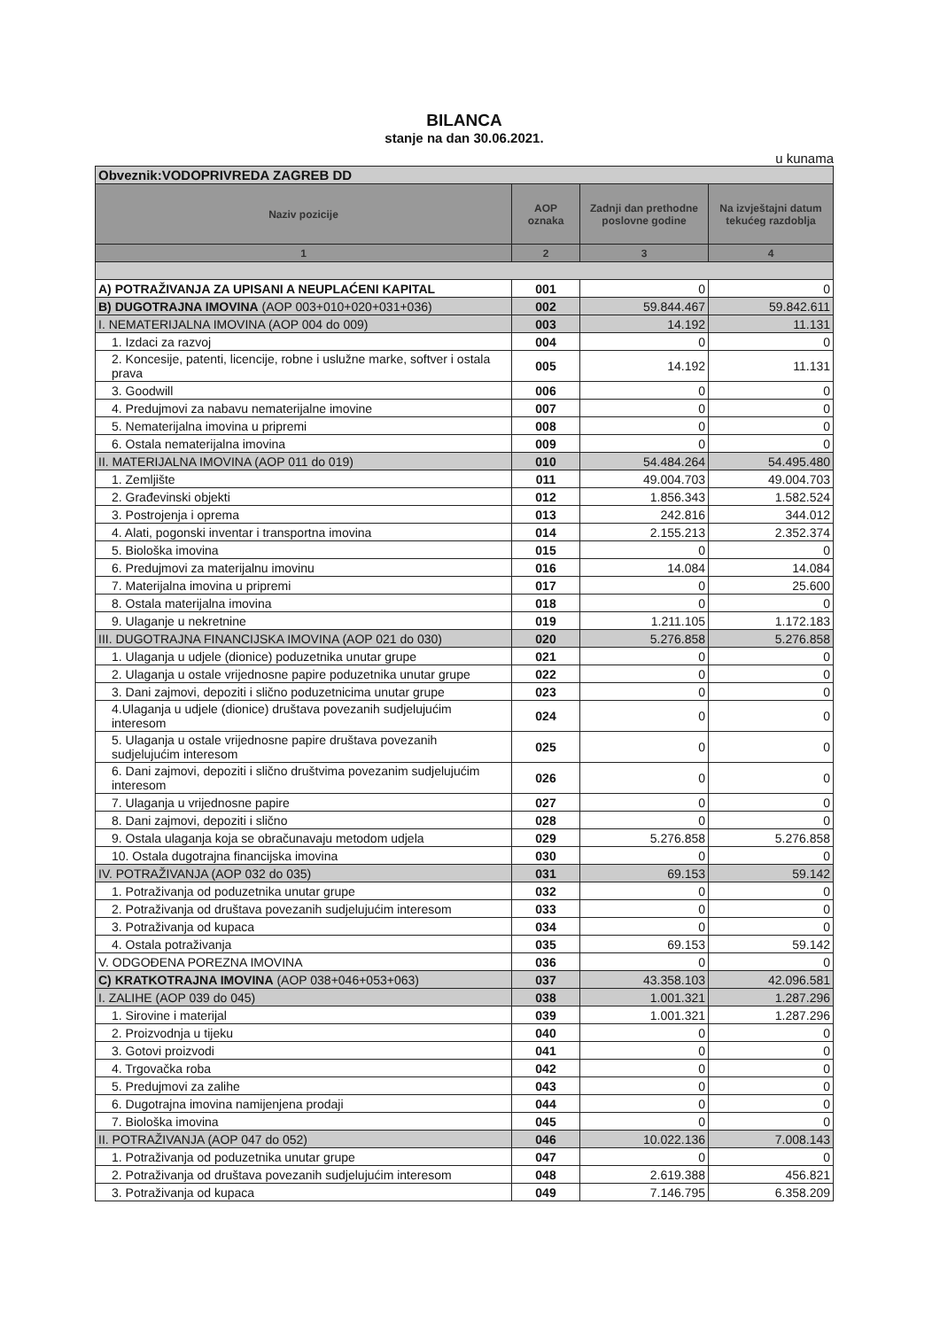BILANCA
stanje na dan 30.06.2021.
u kunama
| Obveznik:VODOPRIVREDA ZAGREB DD | | | |
| Naziv pozicije | AOP oznaka | Zadnji dan prethodne poslovne godine | Na izvještajni datum tekućeg razdoblja |
| 1 | 2 | 3 | 4 |
| A) POTRAŽIVANJA ZA UPISANI A NEUPLAĆENI KAPITAL | 001 | 0 | 0 |
| B) DUGOTRAJNA IMOVINA (AOP 003+010+020+031+036) | 002 | 59.844.467 | 59.842.611 |
| I. NEMATERIJALNA IMOVINA (AOP 004 do 009) | 003 | 14.192 | 11.131 |
| 1. Izdaci za razvoj | 004 | 0 | 0 |
| 2. Koncesije, patenti, licencije, robne i uslužne marke, softver i ostala prava | 005 | 14.192 | 11.131 |
| 3. Goodwill | 006 | 0 | 0 |
| 4. Predujmovi za nabavu nematerijalne imovine | 007 | 0 | 0 |
| 5. Nematerijalna imovina u pripremi | 008 | 0 | 0 |
| 6. Ostala nematerijalna imovina | 009 | 0 | 0 |
| II. MATERIJALNA IMOVINA (AOP 011 do 019) | 010 | 54.484.264 | 54.495.480 |
| 1. Zemljište | 011 | 49.004.703 | 49.004.703 |
| 2. Građevinski objekti | 012 | 1.856.343 | 1.582.524 |
| 3. Postrojenja i oprema | 013 | 242.816 | 344.012 |
| 4. Alati, pogonski inventar i transportna imovina | 014 | 2.155.213 | 2.352.374 |
| 5. Biološka imovina | 015 | 0 | 0 |
| 6. Predujmovi za materijalnu imovinu | 016 | 14.084 | 14.084 |
| 7. Materijalna imovina u pripremi | 017 | 0 | 25.600 |
| 8. Ostala materijalna imovina | 018 | 0 | 0 |
| 9. Ulaganje u nekretnine | 019 | 1.211.105 | 1.172.183 |
| III. DUGOTRAJNA FINANCIJSKA IMOVINA (AOP 021 do 030) | 020 | 5.276.858 | 5.276.858 |
| 1. Ulaganja u udjele (dionice) poduzetnika unutar grupe | 021 | 0 | 0 |
| 2. Ulaganja u ostale vrijednosne papire poduzetnika unutar grupe | 022 | 0 | 0 |
| 3. Dani zajmovi, depoziti i slično poduzetnicima unutar grupe | 023 | 0 | 0 |
| 4.Ulaganja u udjele (dionice) društava povezanih sudjelujućim interesom | 024 | 0 | 0 |
| 5. Ulaganja u ostale vrijednosne papire društava povezanih sudjelujućim interesom | 025 | 0 | 0 |
| 6. Dani zajmovi, depoziti i slično društvima povezanim sudjelujućim interesom | 026 | 0 | 0 |
| 7. Ulaganja u vrijednosne papire | 027 | 0 | 0 |
| 8. Dani zajmovi, depoziti i slično | 028 | 0 | 0 |
| 9. Ostala ulaganja koja se obračunavaju metodom udjela | 029 | 5.276.858 | 5.276.858 |
| 10. Ostala dugotrajna financijska imovina | 030 | 0 | 0 |
| IV. POTRAŽIVANJA (AOP 032 do 035) | 031 | 69.153 | 59.142 |
| 1. Potraživanja od poduzetnika unutar grupe | 032 | 0 | 0 |
| 2. Potraživanja od društava povezanih sudjelujućim interesom | 033 | 0 | 0 |
| 3. Potraživanja od kupaca | 034 | 0 | 0 |
| 4. Ostala potraživanja | 035 | 69.153 | 59.142 |
| V. ODGOĐENA POREZNA IMOVINA | 036 | 0 | 0 |
| C) KRATKOTRAJNA IMOVINA (AOP 038+046+053+063) | 037 | 43.358.103 | 42.096.581 |
| I. ZALIHE (AOP 039 do 045) | 038 | 1.001.321 | 1.287.296 |
| 1. Sirovine i materijal | 039 | 1.001.321 | 1.287.296 |
| 2. Proizvodnja u tijeku | 040 | 0 | 0 |
| 3. Gotovi proizvodi | 041 | 0 | 0 |
| 4. Trgovačka roba | 042 | 0 | 0 |
| 5. Predujmovi za zalihe | 043 | 0 | 0 |
| 6. Dugotrajna imovina namijenjena prodaji | 044 | 0 | 0 |
| 7. Biološka imovina | 045 | 0 | 0 |
| II. POTRAŽIVANJA (AOP 047 do 052) | 046 | 10.022.136 | 7.008.143 |
| 1. Potraživanja od poduzetnika unutar grupe | 047 | 0 | 0 |
| 2. Potraživanja od društava povezanih sudjelujućim interesom | 048 | 2.619.388 | 456.821 |
| 3. Potraživanja od kupaca | 049 | 7.146.795 | 6.358.209 |